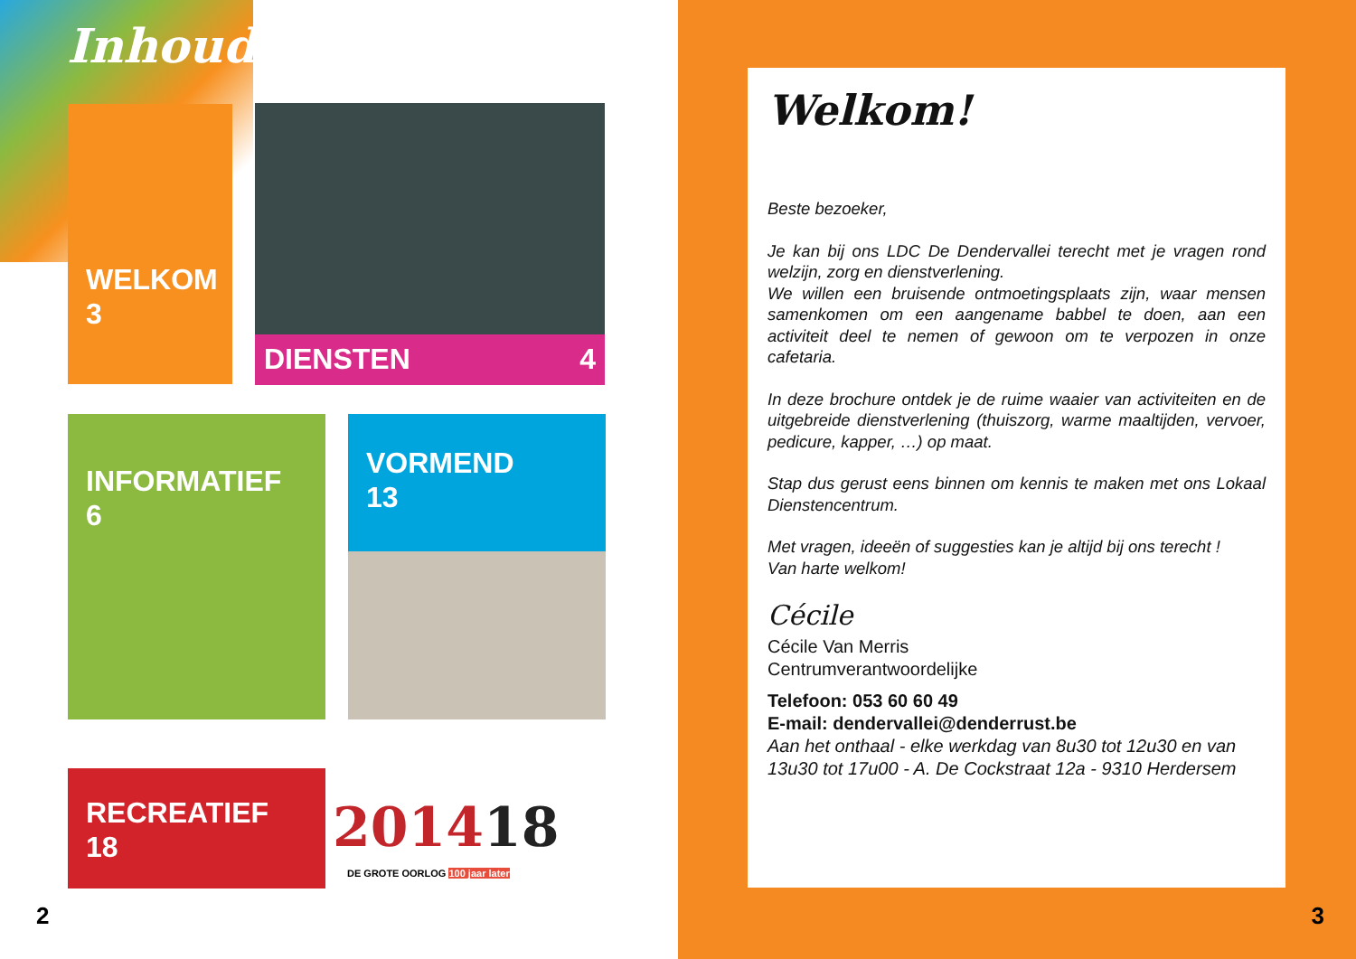Inhoud
WELKOM
3
DIENSTEN 4
INFORMATIEF
6
VORMEND
13
RECREATIEF
18
201418
DE GROTE OORLOG 100 jaar later
2
Welkom!
Beste bezoeker,
Je kan bij ons LDC De Dendervallei terecht met je vragen rond welzijn, zorg en dienstverlening.
We willen een bruisende ontmoetingsplaats zijn, waar mensen samenkomen om een aangename babbel te doen, aan een activiteit deel te nemen of gewoon om te verpozen in onze cafetaria.
In deze brochure ontdek je de ruime waaier van activiteiten en de uitgebreide dienstverlening (thuiszorg, warme maaltijden, vervoer, pedicure, kapper, …) op maat.
Stap dus gerust eens binnen om kennis te maken met ons Lokaal Dienstencentrum.
Met vragen, ideeën of suggesties kan je altijd bij ons terecht !
Van harte welkom!
Cécile
Cécile Van Merris
Centrumverantwoordelijke
Telefoon: 053 60 60 49
E-mail: dendervallei@denderrust.be
Aan het onthaal - elke werkdag van 8u30 tot 12u30 en van 13u30 tot 17u00 - A. De Cockstraat 12a - 9310 Herdersem
3